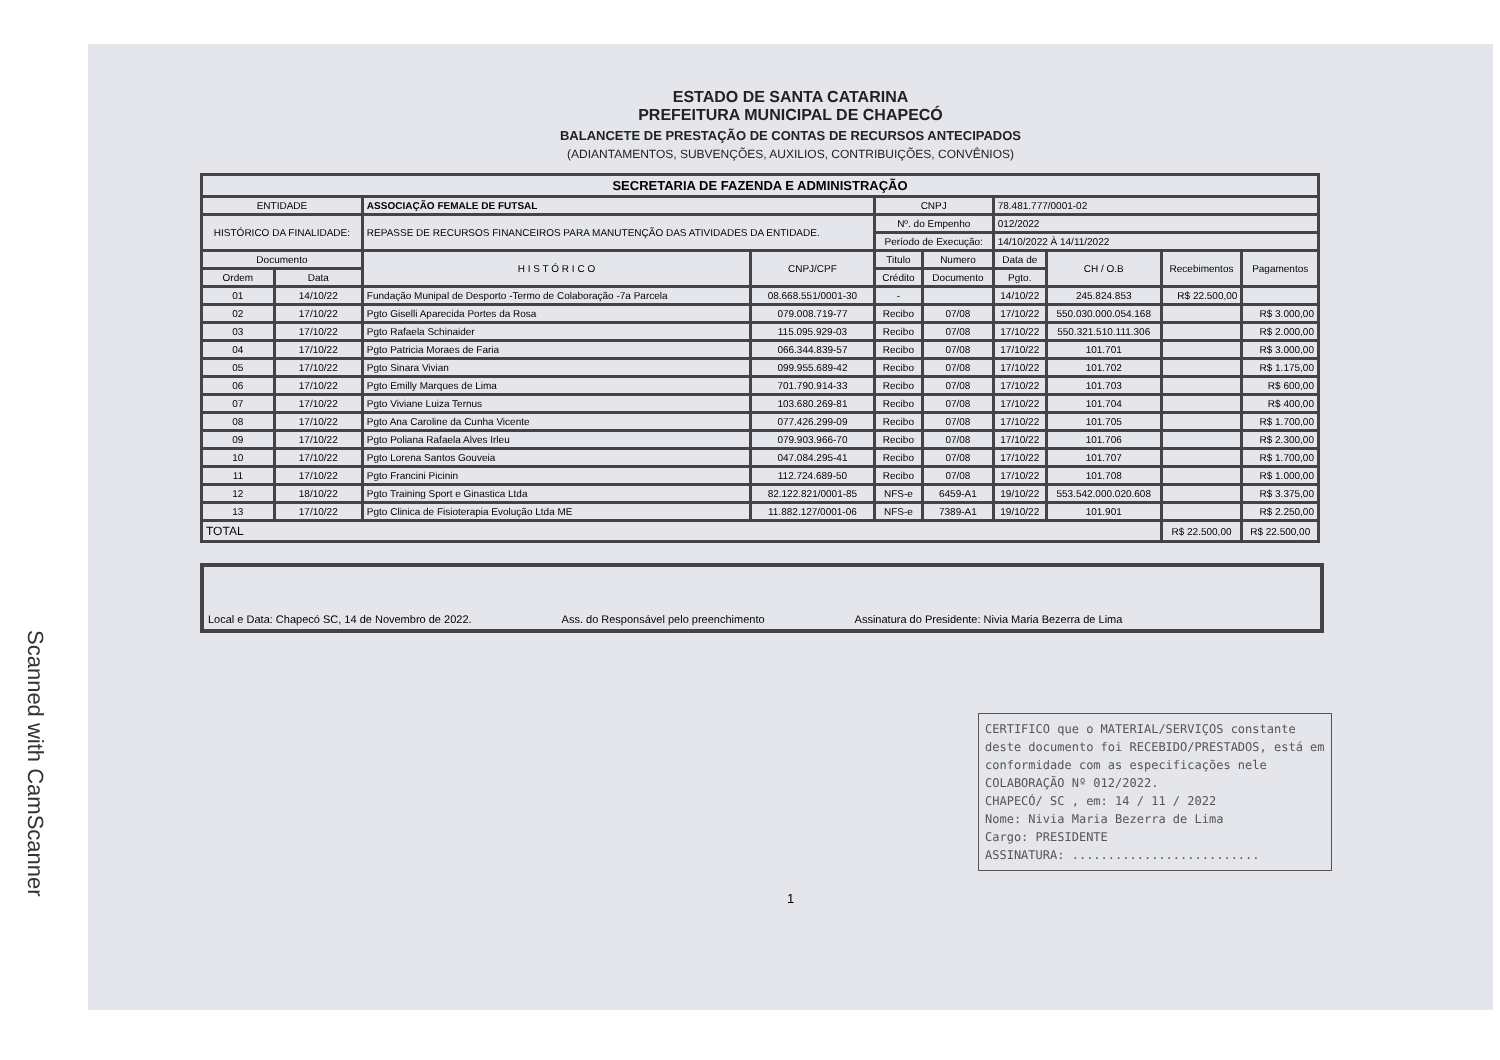Scanned with CamScanner
ESTADO DE SANTA CATARINA
PREFEITURA MUNICIPAL DE CHAPECÓ
BALANCETE DE PRESTAÇÃO DE CONTAS DE RECURSOS ANTECIPADOS
(ADIANTAMENTOS, SUBVENÇÕES, AUXILIOS, CONTRIBUIÇÕES, CONVÊNIOS)
| SECRETARIA DE FAZENDA E ADMINISTRAÇÃO | | | | | | | | | |
| --- | --- | --- | --- | --- | --- | --- | --- | --- | --- |
| ENTIDADE | | ASSOCIAÇÃO FEMALE DE FUTSAL | | CNPJ | | 78.481.777/0001-02 | | | |
| HISTÓRICO DA FINALIDADE: | | REPASSE DE RECURSOS FINANCEIROS PARA MANUTENÇÃO DAS ATIVIDADES DA ENTIDADE. | | Nº. do Empenho | | 012/2022 | | | |
| | | | | Período de Execução: | | 14/10/2022 À 14/11/2022 | | | |
| Documento | | H I S T Ó R I C O | CNPJ/CPF | Titulo | Numero | Data de | CH / O.B | Recebimentos | Pagamentos |
| Ordem | Data | | | Crédito | Documento | Pgto. | | | |
| 01 | 14/10/22 | Fundação Munipal de Desporto -Termo de Colaboração -7a Parcela | 08.668.551/0001-30 | - | | 14/10/22 | 245.824.853 | R$ 22.500,00 | |
| 02 | 17/10/22 | Pgto Giselli Aparecida Portes da Rosa | 079.008.719-77 | Recibo | 07/08 | 17/10/22 | 550.030.000.054.168 | | R$ 3.000,00 |
| 03 | 17/10/22 | Pgto Rafaela Schinaider | 115.095.929-03 | Recibo | 07/08 | 17/10/22 | 550.321.510.111.306 | | R$ 2.000,00 |
| 04 | 17/10/22 | Pgto Patricia Moraes de Faria | 066.344.839-57 | Recibo | 07/08 | 17/10/22 | 101.701 | | R$ 3.000,00 |
| 05 | 17/10/22 | Pgto Sinara Vivian | 099.955.689-42 | Recibo | 07/08 | 17/10/22 | 101.702 | | R$ 1.175,00 |
| 06 | 17/10/22 | Pgto Emilly Marques de Lima | 701.790.914-33 | Recibo | 07/08 | 17/10/22 | 101.703 | | R$ 600,00 |
| 07 | 17/10/22 | Pgto Viviane Luiza Ternus | 103.680.269-81 | Recibo | 07/08 | 17/10/22 | 101.704 | | R$ 400,00 |
| 08 | 17/10/22 | Pgto Ana Caroline da Cunha Vicente | 077.426.299-09 | Recibo | 07/08 | 17/10/22 | 101.705 | | R$ 1.700,00 |
| 09 | 17/10/22 | Pgto Poliana Rafaela Alves Irleu | 079.903.966-70 | Recibo | 07/08 | 17/10/22 | 101.706 | | R$ 2.300,00 |
| 10 | 17/10/22 | Pgto Lorena Santos Gouveia | 047.084.295-41 | Recibo | 07/08 | 17/10/22 | 101.707 | | R$ 1.700,00 |
| 11 | 17/10/22 | Pgto Francini Picinin | 112.724.689-50 | Recibo | 07/08 | 17/10/22 | 101.708 | | R$ 1.000,00 |
| 12 | 18/10/22 | Pgto Training Sport e Ginastica Ltda | 82.122.821/0001-85 | NFS-e | 6459-A1 | 19/10/22 | 553.542.000.020.608 | | R$ 3.375,00 |
| 13 | 17/10/22 | Pgto Clinica de Fisioterapia Evolução Ltda ME | 11.882.127/0001-06 | NFS-e | 7389-A1 | 19/10/22 | 101.901 | | R$ 2.250,00 |
| TOTAL | | | | | | | | R$ 22.500,00 | R$ 22.500,00 |
Local e Data: Chapecó SC, 14 de Novembro de 2022. Ass. do Responsável pelo preenchimento Assinatura do Presidente: Nivia Maria Bezerra de Lima
CERTIFICO que o MATERIAL/SERVIÇOS constante deste documento foi RECEBIDO/PRESTADOS, está em conformidade com as especificações nele COLABORAÇÃO Nº 012/2022.
CHAPECÓ/ SC , em: 14 / 11 / 2022
Nome: Nivia Maria Bezerra de Lima
Cargo: PRESIDENTE
ASSINATURA: ..........................
1